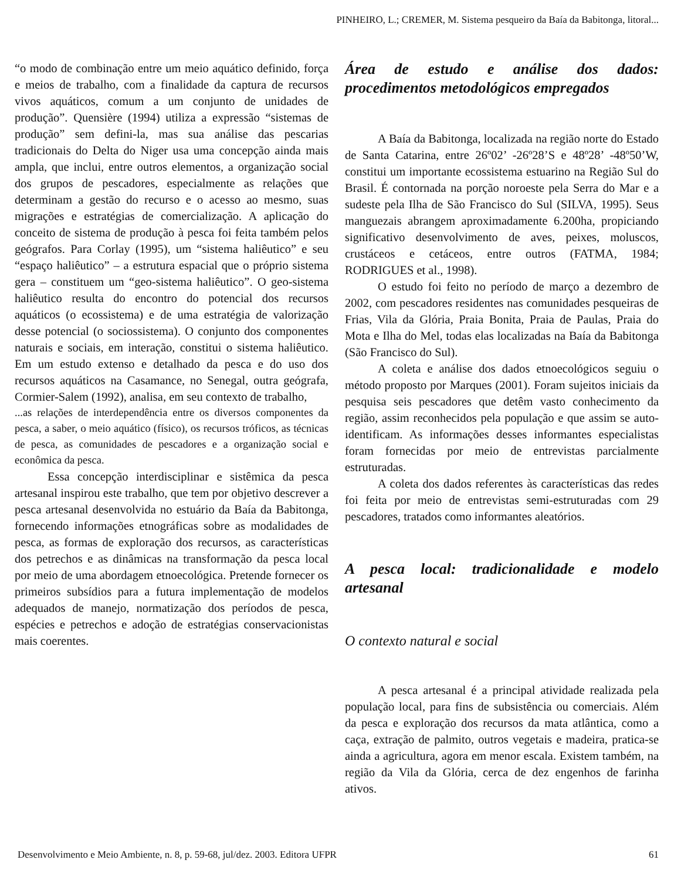PINHEIRO, L.; CREMER, M. Sistema pesqueiro da Baía da Babitonga, litoral...
“o modo de combinação entre um meio aquático definido, força e meios de trabalho, com a finalidade da captura de recursos vivos aquáticos, comum a um conjunto de unidades de produção”. Quensière (1994) utiliza a expressão “sistemas de produção” sem defini-la, mas sua análise das pescarias tradicionais do Delta do Niger usa uma concepção ainda mais ampla, que inclui, entre outros elementos, a organização social dos grupos de pescadores, especialmente as relações que determinam a gestão do recurso e o acesso ao mesmo, suas migrações e estratégias de comercialização. A aplicação do conceito de sistema de produção à pesca foi feita também pelos geógrafos. Para Corlay (1995), um “sistema haliêutico” e seu “espaço haliêutico” – a estrutura espacial que o próprio sistema gera – constituem um “geo-sistema haliêutico”. O geo-sistema haliêutico resulta do encontro do potencial dos recursos aquáticos (o ecossistema) e de uma estratégia de valorização desse potencial (o sociossistema). O conjunto dos componentes naturais e sociais, em interação, constitui o sistema haliêutico. Em um estudo extenso e detalhado da pesca e do uso dos recursos aquáticos na Casamance, no Senegal, outra geógrafa, Cormier-Salem (1992), analisa, em seu contexto de trabalho,
...as relações de interdependência entre os diversos componentes da pesca, a saber, o meio aquático (físico), os recursos tróficos, as técnicas de pesca, as comunidades de pescadores e a organização social e econômica da pesca.
Essa concepção interdisciplinar e sistêmica da pesca artesanal inspirou este trabalho, que tem por objetivo descrever a pesca artesanal desenvolvida no estuário da Baía da Babitonga, fornecendo informações etnográficas sobre as modalidades de pesca, as formas de exploração dos recursos, as características dos petrechos e as dinâmicas na transformação da pesca local por meio de uma abordagem etnoecológica. Pretende fornecer os primeiros subsídios para a futura implementação de modelos adequados de manejo, normatização dos períodos de pesca, espécies e petrechos e adoção de estratégias conservacionistas mais coerentes.
Área de estudo e análise dos dados: procedimentos metodológicos empregados
A Baía da Babitonga, localizada na região norte do Estado de Santa Catarina, entre 26º02’ -26º28’S e 48º28’ -48º50’W, constitui um importante ecossistema estuarino na Região Sul do Brasil. É contornada na porção noroeste pela Serra do Mar e a sudeste pela Ilha de São Francisco do Sul (SILVA, 1995). Seus manguezais abrangem aproximadamente 6.200ha, propiciando significativo desenvolvimento de aves, peixes, moluscos, crustáceos e cetáceos, entre outros (FATMA, 1984; RODRIGUES et al., 1998).
O estudo foi feito no período de março a dezembro de 2002, com pescadores residentes nas comunidades pesqueiras de Frias, Vila da Glória, Praia Bonita, Praia de Paulas, Praia do Mota e Ilha do Mel, todas elas localizadas na Baía da Babitonga (São Francisco do Sul).
A coleta e análise dos dados etnoecológicos seguiu o método proposto por Marques (2001). Foram sujeitos iniciais da pesquisa seis pescadores que detêm vasto conhecimento da região, assim reconhecidos pela população e que assim se auto-identificam. As informações desses informantes especialistas foram fornecidas por meio de entrevistas parcialmente estruturadas.
A coleta dos dados referentes às características das redes foi feita por meio de entrevistas semi-estruturadas com 29 pescadores, tratados como informantes aleatórios.
A pesca local: tradicionalidade e modelo artesanal
O contexto natural e social
A pesca artesanal é a principal atividade realizada pela população local, para fins de subsistência ou comerciais. Além da pesca e exploração dos recursos da mata atlântica, como a caça, extração de palmito, outros vegetais e madeira, pratica-se ainda a agricultura, agora em menor escala. Existem também, na região da Vila da Glória, cerca de dez engenhos de farinha ativos.
Desenvolvimento e Meio Ambiente, n. 8, p. 59-68, jul/dez. 2003. Editora UFPR 61